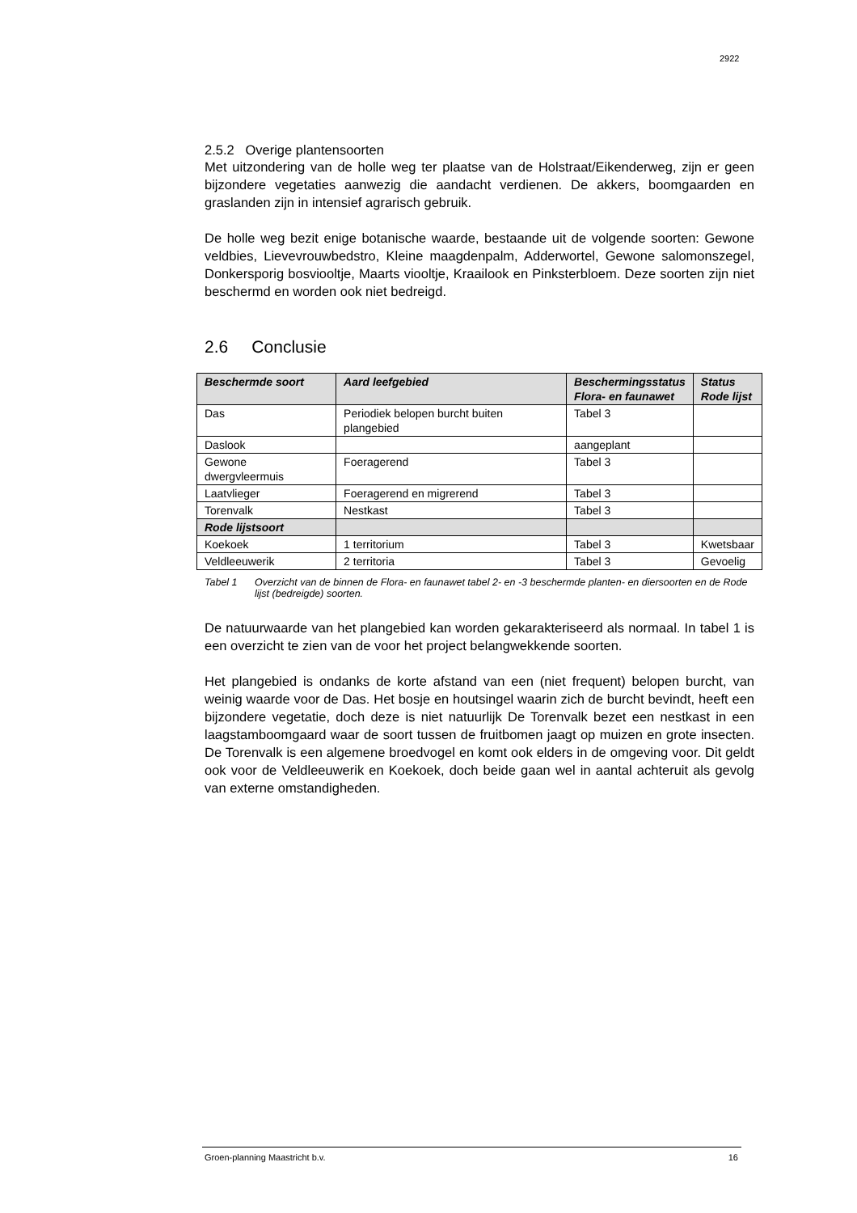2922
2.5.2 Overige plantensoorten
Met uitzondering van de holle weg ter plaatse van de Holstraat/Eikenderweg, zijn er geen bijzondere vegetaties aanwezig die aandacht verdienen. De akkers, boomgaarden en graslanden zijn in intensief agrarisch gebruik.
De holle weg bezit enige botanische waarde, bestaande uit de volgende soorten: Gewone veldbies, Lievevrouwbedstro, Kleine maagdenpalm, Adderwortel, Gewone salomonszegel, Donkersporig bosviooltje, Maarts viooltje, Kraailook en Pinksterbloem. Deze soorten zijn niet beschermd en worden ook niet bedreigd.
2.6 Conclusie
| Beschermde soort | Aard leefgebied | Beschermingsstatus Flora- en faunawet | Status Rode lijst |
| --- | --- | --- | --- |
| Das | Periodiek belopen burcht buiten plangebied | Tabel 3 | |
| Daslook | | aangeplant | |
| Gewone dwergvleermuis | Foeragerend | Tabel 3 | |
| Laatvlieger | Foeragerend en migrerend | Tabel 3 | |
| Torenvalk | Nestkast | Tabel 3 | |
| Rode lijstsoort | | | |
| Koekoek | 1 territorium | Tabel 3 | Kwetsbaar |
| Veldleeuwerik | 2 territoria | Tabel 3 | Gevoelig |
Tabel 1 Overzicht van de binnen de Flora- en faunawet tabel 2- en -3 beschermde planten- en diersoorten en de Rode lijst (bedreigde) soorten.
De natuurwaarde van het plangebied kan worden gekarakteriseerd als normaal. In tabel 1 is een overzicht te zien van de voor het project belangwekkende soorten.
Het plangebied is ondanks de korte afstand van een (niet frequent) belopen burcht, van weinig waarde voor de Das. Het bosje en houtsingel waarin zich de burcht bevindt, heeft een bijzondere vegetatie, doch deze is niet natuurlijk De Torenvalk bezet een nestkast in een laagstamboomgaard waar de soort tussen de fruitbomen jaagt op muizen en grote insecten. De Torenvalk is een algemene broedvogel en komt ook elders in de omgeving voor. Dit geldt ook voor de Veldleeuwerik en Koekoek, doch beide gaan wel in aantal achteruit als gevolg van externe omstandigheden.
Groen-planning Maastricht b.v. 16